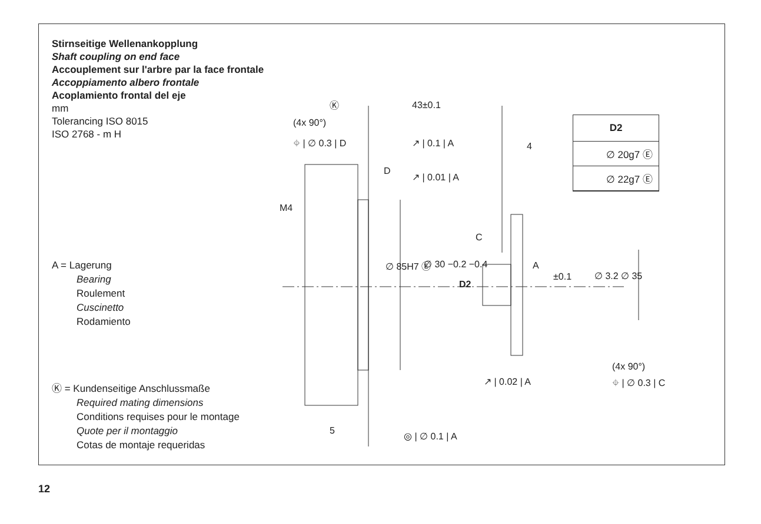Stirnseitige Wellenankopplung
Shaft coupling on end face
Accouplement sur l'arbre par la face frontale
Accoppiamento albero frontale
Acoplamiento frontal del eje
mm
Tolerancing ISO 8015
ISO 2768 - m H
A = Lagerung
Bearing
Roulement
Cuscinetto
Rodamiento
Ⓚ = Kundenseitige Anschlussmaße
Required mating dimensions
Conditions requises pour le montage
Quote per il montaggio
Cotas de montaje requeridas
| D2 |
| --- |
| ∅ 20g7 Ⓔ |
| ∅ 22g7 Ⓔ |
Ⓚ
(4x 90°)
⌖ | ∅ 0.3 | D
43±0.1
↗ | 0.1 | A 4
D
↗ | 0.01 | A
M4
∅ 85H7 Ⓔ
C
A
∅ 30 −0.2 −0.4
D2
±0.1 ∅ 3.2 ∅ 35
(4x 90°)
⌖ | ∅ 0.3 | C
↗ | 0.02 | A
5 ◎ | ∅ 0.1 | A
12